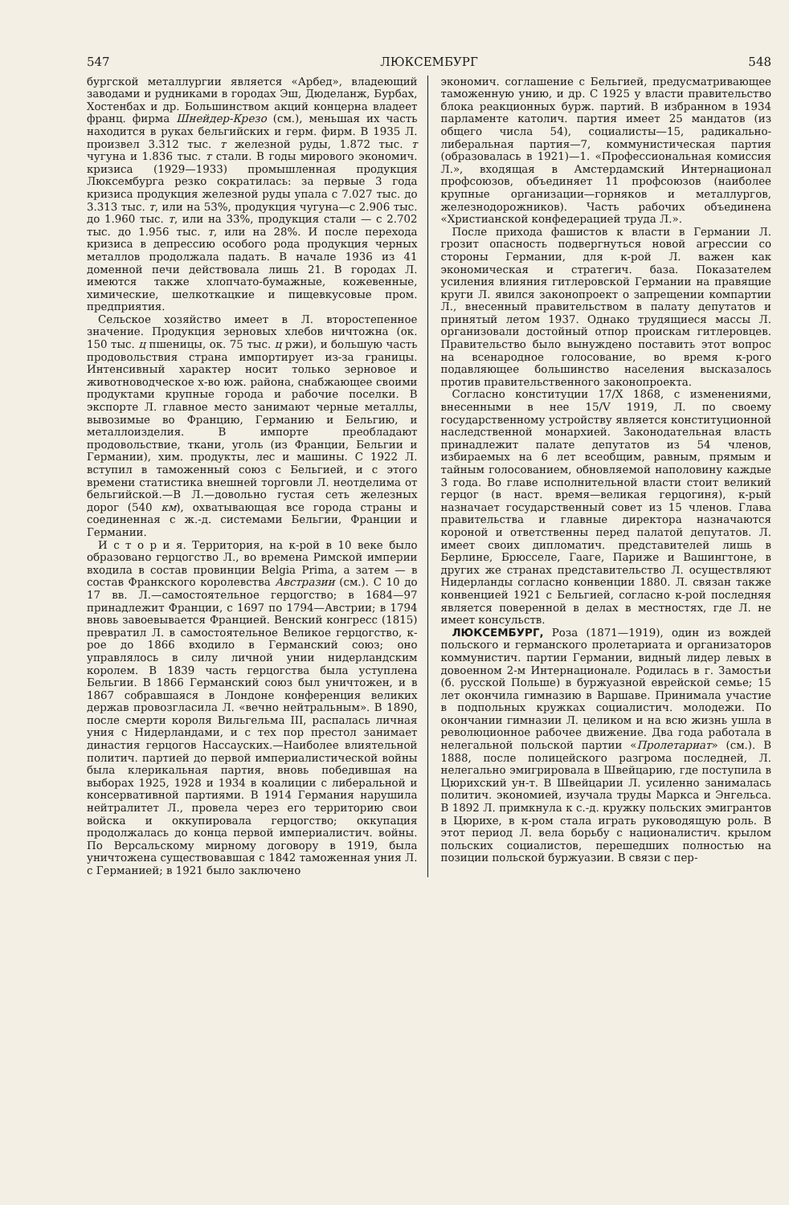547 ЛЮКСЕМБУРГ 548
бургской металлургии является «Арбед», владеющий заводами и рудниками в городах Эш, Дюделанж, Бурбах, Хостенбах и др. Большинством акций концерна владеет франц. фирма Шнейдер-Крезо (см.), меньшая их часть находится в руках бельгийских и герм. фирм. В 1935 Л. произвел 3.312 тыс. т железной руды, 1.872 тыс. т чугуна и 1.836 тыс. т стали. В годы мирового экономич. кризиса (1929—1933) промышленная продукция Люксембурга резко сократилась: за первые 3 года кризиса продукция железной руды упала с 7.027 тыс. до 3.313 тыс. т, или на 53%, продукция чугуна—с 2.906 тыс. до 1.960 тыс. т, или на 33%, продукция стали — с 2.702 тыс. до 1.956 тыс. т, или на 28%. И после перехода кризиса в депрессию особого рода продукция черных металлов продолжала падать. В начале 1936 из 41 доменной печи действовала лишь 21. В городах Л. имеются также хлопчато-бумажные, кожевенные, химические, шелкоткацкие и пищевкусовые пром. предприятия.
Сельское хозяйство имеет в Л. второстепенное значение. Продукция зерновых хлебов ничтожна (ок. 150 тыс. ц пшеницы, ок. 75 тыс. ц ржи), и большую часть продовольствия страна импортирует из-за границы. Интенсивный характер носит только зерновое и животноводческое х-во юж. района, снабжающее своими продуктами крупные города и рабочие поселки. В экспорте Л. главное место занимают черные металлы, вывозимые во Францию, Германию и Бельгию, и металлоизделия. В импорте преобладают продовольствие, ткани, уголь (из Франции, Бельгии и Германии), хим. продукты, лес и машины. С 1922 Л. вступил в таможенный союз с Бельгией, и с этого времени статистика внешней торговли Л. неотделима от бельгийской.—В Л.—довольно густая сеть железных дорог (540 км), охватывающая все города страны и соединенная с ж.-д. системами Бельгии, Франции и Германии.
И с т о р и я. Территория, на к-рой в 10 веке было образовано герцогство Л., во времена Римской империи входила в состав провинции Belgia Prima, а затем — в состав Франкского королевства Австразии (см.). С 10 до 17 вв. Л.—самостоятельное герцогство; в 1684—97 принадлежит Франции, с 1697 по 1794—Австрии; в 1794 вновь завоевывается Францией. Венский конгресс (1815) превратил Л. в самостоятельное Великое герцогство, к-рое до 1866 входило в Германский союз; оно управлялось в силу личной унии нидерландским королем. В 1839 часть герцогства была уступлена Бельгии. В 1866 Германский союз был уничтожен, и в 1867 собравшаяся в Лондоне конференция великих держав провозгласила Л. «вечно нейтральным». В 1890, после смерти короля Вильгельма III, распалась личная уния с Нидерландами, и с тех пор престол занимает династия герцогов Нассауских.—Наиболее влиятельной политич. партией до первой империалистической войны была клерикальная партия, вновь победившая на выборах 1925, 1928 и 1934 в коалиции с либеральной и консервативной партиями. В 1914 Германия нарушила нейтралитет Л., провела через его территорию свои войска и оккупировала герцогство; оккупация продолжалась до конца первой империалистич. войны. По Версальскому мирному договору в 1919, была уничтожена существовавшая с 1842 таможенная уния Л. с Германией; в 1921 было заключено
экономич. соглашение с Бельгией, предусматривающее таможенную унию, и др. С 1925 у власти правительство блока реакционных бурж. партий. В избранном в 1934 парламенте католич. партия имеет 25 мандатов (из общего числа 54), социалисты—15, радикально-либеральная партия—7, коммунистическая партия (образовалась в 1921)—1. «Профессиональная комиссия Л.», входящая в Амстердамский Интернационал профсоюзов, объединяет 11 профсоюзов (наиболее крупные организации—горняков и металлургов, железнодорожников). Часть рабочих объединена «Христианской конфедерацией труда Л.».
После прихода фашистов к власти в Германии Л. грозит опасность подвергнуться новой агрессии со стороны Германии, для к-рой Л. важен как экономическая и стратегич. база. Показателем усиления влияния гитлеровской Германии на правящие круги Л. явился законопроект о запрещении компартии Л., внесенный правительством в палату депутатов и принятый летом 1937. Однако трудящиеся массы Л. организовали достойный отпор проискам гитлеровцев. Правительство было вынуждено поставить этот вопрос на всенародное голосование, во время к-рого подавляющее большинство населения высказалось против правительственного законопроекта.
Согласно конституции 17/X 1868, с изменениями, внесенными в нее 15/V 1919, Л. по своему государственному устройству является конституционной наследственной монархией. Законодательная власть принадлежит палате депутатов из 54 членов, избираемых на 6 лет всеобщим, равным, прямым и тайным голосованием, обновляемой наполовину каждые 3 года. Во главе исполнительной власти стоит великий герцог (в наст. время—великая герцогиня), к-рый назначает государственный совет из 15 членов. Глава правительства и главные директора назначаются короной и ответственны перед палатой депутатов. Л. имеет своих дипломатич. представителей лишь в Берлине, Брюсселе, Гааге, Париже и Вашингтоне, в других же странах представительство Л. осуществляют Нидерланды согласно конвенции 1880. Л. связан также конвенцией 1921 с Бельгией, согласно к-рой последняя является поверенной в делах в местностях, где Л. не имеет консульств.
ЛЮКСЕМБУРГ, Роза (1871—1919), один из вождей польского и германского пролетариата и организаторов коммунистич. партии Германии, видный лидер левых в довоенном 2-м Интернационале. Родилась в г. Замостьи (б. русской Польше) в буржуазной еврейской семье; 15 лет окончила гимназию в Варшаве. Принимала участие в подпольных кружках социалистич. молодежи. По окончании гимназии Л. целиком и на всю жизнь ушла в революционное рабочее движение. Два года работала в нелегальной польской партии «Пролетариат» (см.). В 1888, после полицейского разгрома последней, Л. нелегально эмигрировала в Швейцарию, где поступила в Цюрихский ун-т. В Швейцарии Л. усиленно занималась политич. экономией, изучала труды Маркса и Энгельса. В 1892 Л. примкнула к с.-д. кружку польских эмигрантов в Цюрихе, в к-ром стала играть руководящую роль. В этот период Л. вела борьбу с националистич. крылом польских социалистов, перешедших полностью на позиции польской буржуазии. В связи с пер-